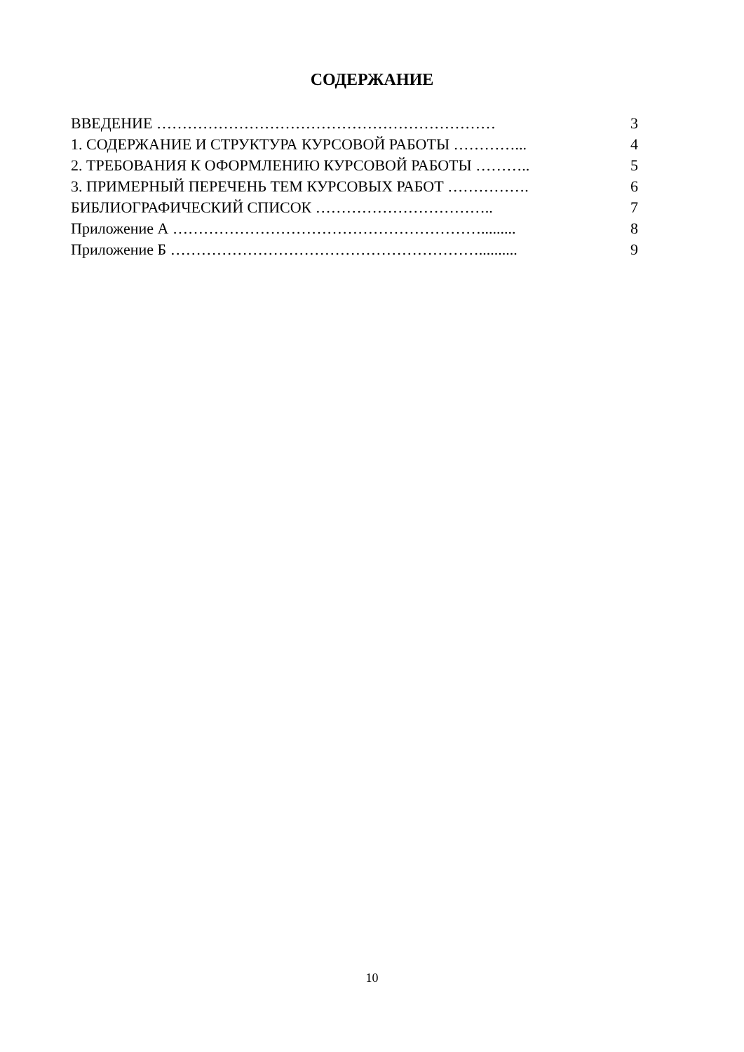СОДЕРЖАНИЕ
| ВВЕДЕНИЕ ………………………………………………………… | 3 |
| 1. СОДЕРЖАНИЕ И СТРУКТУРА КУРСОВОЙ РАБОТЫ …………... | 4 |
| 2. ТРЕБОВАНИЯ К ОФОРМЛЕНИЮ КУРСОВОЙ РАБОТЫ ……….. | 5 |
| 3. ПРИМЕРНЫЙ ПЕРЕЧЕНЬ ТЕМ КУРСОВЫХ РАБОТ ……………. | 6 |
| БИБЛИОГРАФИЧЕСКИЙ СПИСОК …………………………….. | 7 |
| Приложение А ……………………………………………………......... | 8 |
| Приложение Б …………………………………………………….......... | 9 |
10